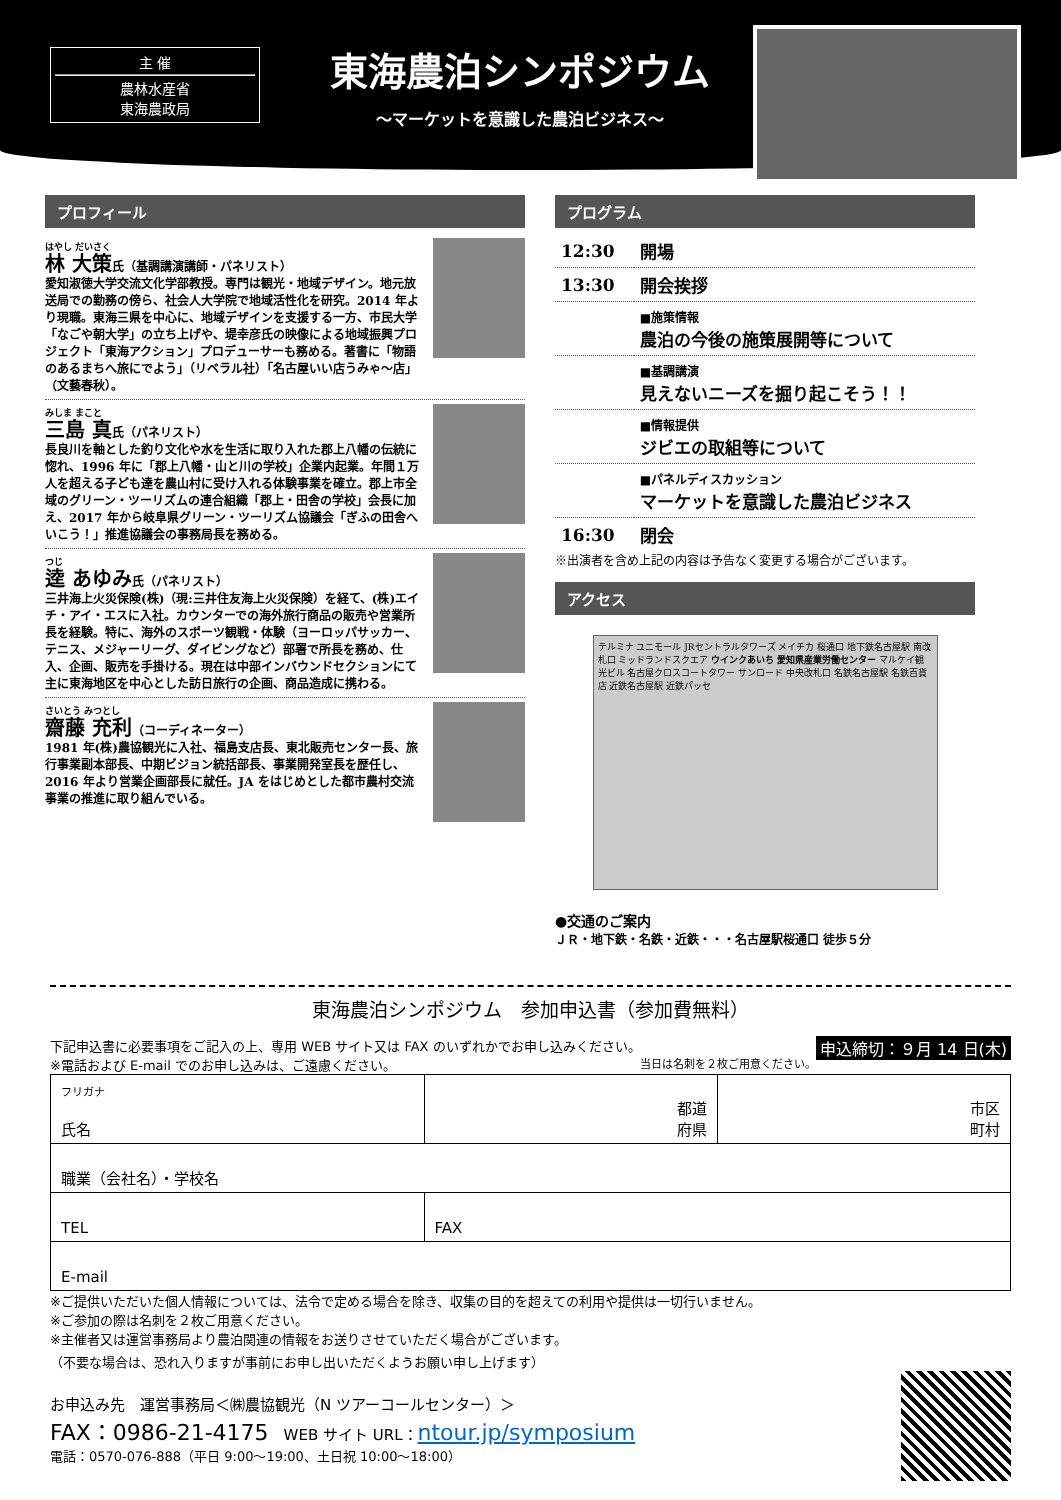主 催
農林水産省
東海農政局
東海農泊シンポジウム
～マーケットを意識した農泊ビジネス～
プロフィール
はやし だいさく
林 大策氏（基調講演講師・パネリスト）
愛知淑徳大学交流文化学部教授。専門は観光・地域デザイン。地元放送局での勤務の傍ら、社会人大学院で地域活性化を研究。2014 年より現職。東海三県を中心に、地域デザインを支援する一方、市民大学「なごや朝大学」の立ち上げや、堤幸彦氏の映像による地域振興プロジェクト「東海アクション」プロデューサーも務める。著書に「物語のあるまちへ旅にでよう」（リベラル社）「名古屋いい店うみゃ～店」（文藝春秋）。
みしま まこと
三島 真氏（パネリスト）
長良川を軸とした釣り文化や水を生活に取り入れた郡上八幡の伝統に惚れ、1996 年に「郡上八幡・山と川の学校」企業内起業。年間１万人を超える子ども達を農山村に受け入れる体験事業を確立。郡上市全域のグリーン・ツーリズムの連合組織「郡上・田舎の学校」会長に加え、2017 年から岐阜県グリーン・ツーリズム協議会「ぎふの田舎へいこう！」推進協議会の事務局長を務める。
つじ
逵 あゆみ氏（パネリスト）
三井海上火災保険(株)（現:三井住友海上火災保険）を経て、(株)エイチ・アイ・エスに入社。カウンターでの海外旅行商品の販売や営業所長を経験。特に、海外のスポーツ観戦・体験（ヨーロッパサッカー、テニス、メジャーリーグ、ダイビングなど）部署で所長を務め、仕入、企画、販売を手掛ける。現在は中部インバウンドセクションにて主に東海地区を中心とした訪日旅行の企画、商品造成に携わる。
さいとう みつとし
齋藤 充利（コーディネーター）
1981 年(株)農協観光に入社、福島支店長、東北販売センター長、旅行事業副本部長、中期ビジョン統括部長、事業開発室長を歴任し、2016 年より営業企画部長に就任。JA をはじめとした都市農村交流事業の推進に取り組んでいる。
プログラム
| 12:30 | 開場 |
| 13:30 | 開会挨拶 |
| | ■施策情報 農泊の今後の施策展開等について |
| | ■基調講演 見えないニーズを掘り起こそう！！ |
| | ■情報提供 ジビエの取組等について |
| | ■パネルディスカッション マーケットを意識した農泊ビジネス |
| 16:30 | 閉会 |
※出演者を含め上記の内容は予告なく変更する場合がございます。
アクセス
テルミナ ユニモール JRセントラルタワーズ メイチカ 桜通口 地下鉄名古屋駅 南改札口 ミッドランドスクエア ウインクあいち 愛知県産業労働センター マルケイ観光ビル 名古屋クロスコートタワー サンロード 中央改札口 名鉄名古屋駅 名鉄百貨店 近鉄名古屋駅 近鉄パッセ
●交通のご案内
ＪＲ・地下鉄・名鉄・近鉄・・・名古屋駅桜通口 徒歩５分
東海農泊シンポジウム　参加申込書（参加費無料）
申込締切：９月 14 日(木) 下記申込書に必要事項をご記入の上、専用 WEB サイト又は FAX のいずれかでお申し込みください。
※電話および E-mail でのお申し込みは、ご遠慮ください。 当日は名刺を２枚ご用意ください。
| フリガナ 氏名 | 都道 府県 | 市区 町村 |
| 職業（会社名）・学校名 | | |
| TEL | FAX | |
| E-mail | | |
※ご提供いただいた個人情報については、法令で定める場合を除き、収集の目的を超えての利用や提供は一切行いません。
※ご参加の際は名刺を２枚ご用意ください。
※主催者又は運営事務局より農泊関連の情報をお送りさせていただく場合がございます。
（不要な場合は、恐れ入りますが事前にお申し出いただくようお願い申し上げます）
お申込み先　運営事務局＜㈱農協観光（N ツアーコールセンター）＞
FAX：0986-21-4175　WEB サイト URL：ntour.jp/symposium
電話：0570-076-888（平日 9:00～19:00、土日祝 10:00～18:00）